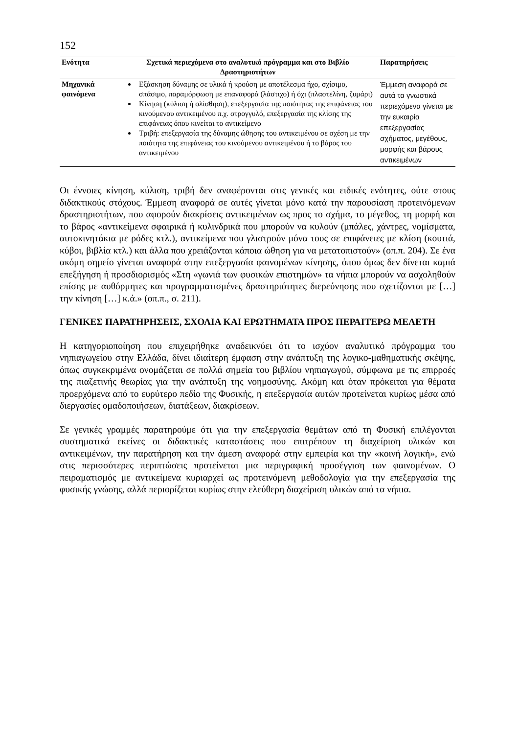152
| Ενότητα | Σχετικά περιεχόμενα στο αναλυτικό πρόγραμμα και στο Βιβλίο Δραστηριοτήτων | Παρατηρήσεις |
| --- | --- | --- |
| Μηχανικά φαινόμενα | Εξάσκηση δύναμης σε υλικά ή κρούση με αποτέλεσμα ήχο, σχίσιμο, σπάσιμο, παραμόρφωση με επαναφορά (λάστιχο) ή όχι (πλαστελίνη, ζυμάρι) Κίνηση (κύλιση ή ολίσθηση), επεξεργασία της ποιότητας της επιφάνειας του κινούμενου αντικειμένου π.χ. στρογγυλό, επεξεργασία της κλίσης της επιφάνειας όπου κινείται το αντικείμενο Τριβή: επεξεργασία της δύναμης ώθησης του αντικειμένου σε σχέση με την ποιότητα της επιφάνειας του κινούμενου αντικειμένου ή το βάρος του αντικειμένου | Έμμεση αναφορά σε αυτά τα γνωστικά περιεχόμενα γίνεται με την ευκαιρία επεξεργασίας σχήματος, μεγέθους, μορφής και βάρους αντικειμένων |
Οι έννοιες κίνηση, κύλιση, τριβή δεν αναφέρονται στις γενικές και ειδικές ενότητες, ούτε στους διδακτικούς στόχους. Έμμεση αναφορά σε αυτές γίνεται μόνο κατά την παρουσίαση προτεινόμενων δραστηριοτήτων, που αφορούν διακρίσεις αντικειμένων ως προς το σχήμα, το μέγεθος, τη μορφή και το βάρος «αντικείμενα σφαιρικά ή κυλινδρικά που μπορούν να κυλούν (μπάλες, χάντρες, νομίσματα, αυτοκινητάκια με ρόδες κτλ.), αντικείμενα που γλιστρούν μόνα τους σε επιφάνειες με κλίση (κουτιά, κύβοι, βιβλία κτλ.) και άλλα που χρειάζονται κάποια ώθηση για να μετατοπιστούν» (οπ.π. 204). Σε ένα ακόμη σημείο γίνεται αναφορά στην επεξεργασία φαινομένων κίνησης, όπου όμως δεν δίνεται καμιά επεξήγηση ή προσδιορισμός «Στη «γωνιά των φυσικών επιστημών» τα νήπια μπορούν να ασχοληθούν επίσης με αυθόρμητες και προγραμματισμένες δραστηριότητες διερεύνησης που σχετίζονται με […] την κίνηση […] κ.ά.» (οπ.π., σ. 211).
ΓΕΝΙΚΕΣ ΠΑΡΑΤΗΡΗΣΕΙΣ, ΣΧΟΛΙΑ ΚΑΙ ΕΡΩΤΗΜΑΤΑ ΠΡΟΣ ΠΕΡΑΙΤΕΡΩ ΜΕΛΕΤΗ
Η κατηγοριοποίηση που επιχειρήθηκε αναδεικνύει ότι το ισχύον αναλυτικό πρόγραμμα του νηπιαγωγείου στην Ελλάδα, δίνει ιδιαίτερη έμφαση στην ανάπτυξη της λογικο-μαθηματικής σκέψης, όπως συγκεκριμένα ονομάζεται σε πολλά σημεία του βιβλίου νηπιαγωγού, σύμφωνα με τις επιρροές της πιαζετινής θεωρίας για την ανάπτυξη της νοημοσύνης. Ακόμη και όταν πρόκειται για θέματα προερχόμενα από το ευρύτερο πεδίο της Φυσικής, η επεξεργασία αυτών προτείνεται κυρίως μέσα από διεργασίες ομαδοποιήσεων, διατάξεων, διακρίσεων.
Σε γενικές γραμμές παρατηρούμε ότι για την επεξεργασία θεμάτων από τη Φυσική επιλέγονται συστηματικά εκείνες οι διδακτικές καταστάσεις που επιτρέπουν τη διαχείριση υλικών και αντικειμένων, την παρατήρηση και την άμεση αναφορά στην εμπειρία και την «κοινή λογική», ενώ στις περισσότερες περιπτώσεις προτείνεται μια περιγραφική προσέγγιση των φαινομένων. Ο πειραματισμός με αντικείμενα κυριαρχεί ως προτεινόμενη μεθοδολογία για την επεξεργασία της φυσικής γνώσης, αλλά περιορίζεται κυρίως στην ελεύθερη διαχείριση υλικών από τα νήπια.